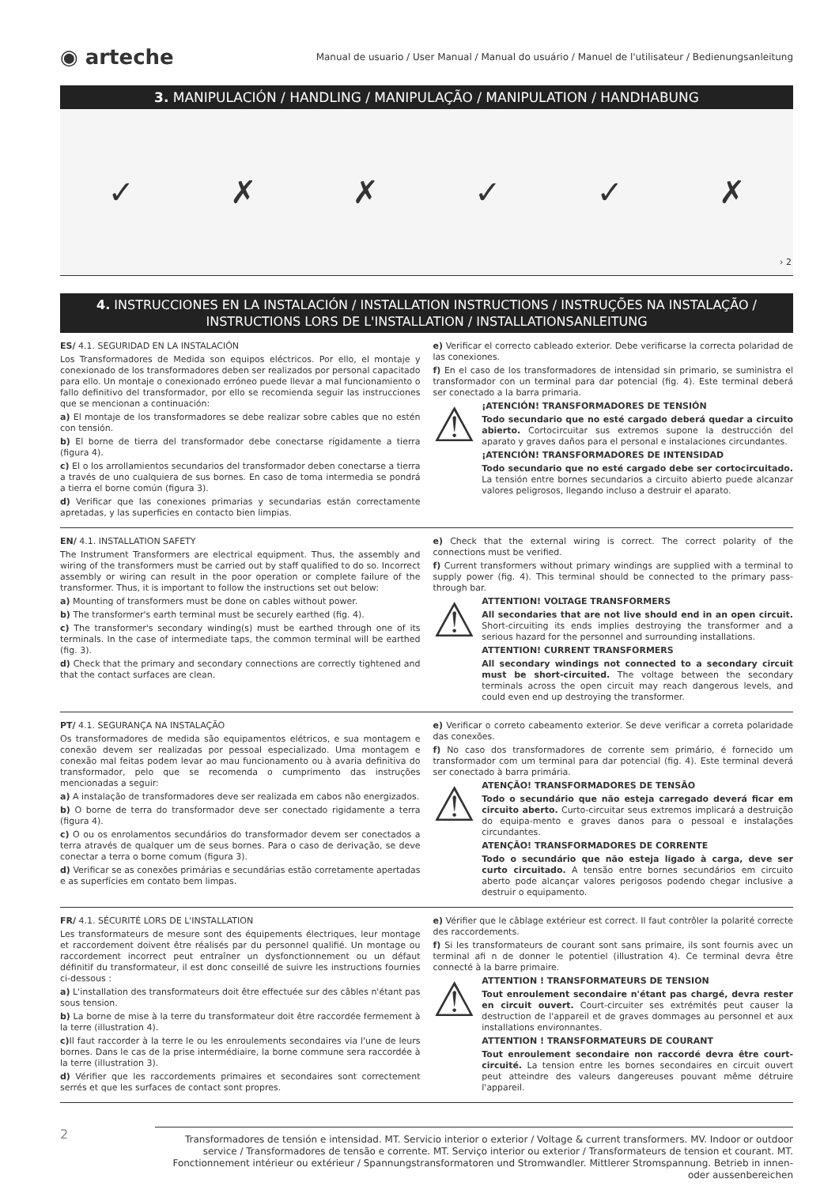◉ arteche
Manual de usuario / User Manual / Manual do usuário / Manuel de l'utilisateur / Bedienungsanleitung
3. MANIPULACIÓN / HANDLING / MANIPULAÇÃO / MANIPULATION / HANDHABUNG
✓ ✗ ✗ ✓ ✓ ✗
› 2
4. INSTRUCCIONES EN LA INSTALACIÓN / INSTALLATION INSTRUCTIONS / INSTRUÇÕES NA INSTALAÇÃO / INSTRUCTIONS LORS DE L'INSTALLATION / INSTALLATIONSANLEITUNG
ES/ 4.1. SEGURIDAD EN LA INSTALACIÓN
Los Transformadores de Medida son equipos eléctricos. Por ello, el montaje y conexionado de los transformadores deben ser realizados por personal capacitado para ello. Un montaje o conexionado erróneo puede llevar a mal funcionamiento o fallo definitivo del transformador, por ello se recomienda seguir las instrucciones que se mencionan a continuación:
a) El montaje de los transformadores se debe realizar sobre cables que no estén con tensión.
b) El borne de tierra del transformador debe conectarse rígidamente a tierra (figura 4).
c) El o los arrollamientos secundarios del transformador deben conectarse a tierra a través de uno cualquiera de sus bornes. En caso de toma intermedia se pondrá a tierra el borne común (figura 3).
d) Verificar que las conexiones primarias y secundarias están correctamente apretadas, y las superficies en contacto bien limpias.
e) Verificar el correcto cableado exterior. Debe verificarse la correcta polaridad de las conexiones.
f) En el caso de los transformadores de intensidad sin primario, se suministra el transformador con un terminal para dar potencial (fig. 4). Este terminal deberá ser conectado a la barra primaria.
⚠
¡ATENCIÓN! TRANSFORMADORES DE TENSIÓN
Todo secundario que no esté cargado deberá quedar a circuito abierto. Cortocircuitar sus extremos supone la destrucción del aparato y graves daños para el personal e instalaciones circundantes.
¡ATENCIÓN! TRANSFORMADORES DE INTENSIDAD
Todo secundario que no esté cargado debe ser cortocircuitado. La tensión entre bornes secundarios a circuito abierto puede alcanzar valores peligrosos, llegando incluso a destruir el aparato.
EN/ 4.1. INSTALLATION SAFETY
The Instrument Transformers are electrical equipment. Thus, the assembly and wiring of the transformers must be carried out by staff qualified to do so. Incorrect assembly or wiring can result in the poor operation or complete failure of the transformer. Thus, it is important to follow the instructions set out below:
a) Mounting of transformers must be done on cables without power.
b) The transformer's earth terminal must be securely earthed (fig. 4).
c) The transformer's secondary winding(s) must be earthed through one of its terminals. In the case of intermediate taps, the common terminal will be earthed (fig. 3).
d) Check that the primary and secondary connections are correctly tightened and that the contact surfaces are clean.
e) Check that the external wiring is correct. The correct polarity of the connections must be verified.
f) Current transformers without primary windings are supplied with a terminal to supply power (fig. 4). This terminal should be connected to the primary pass-through bar.
⚠
ATTENTION! VOLTAGE TRANSFORMERS
All secondaries that are not live should end in an open circuit. Short-circuiting its ends implies destroying the transformer and a serious hazard for the personnel and surrounding installations.
ATTENTION! CURRENT TRANSFORMERS
All secondary windings not connected to a secondary circuit must be short-circuited. The voltage between the secondary terminals across the open circuit may reach dangerous levels, and could even end up destroying the transformer.
PT/ 4.1. SEGURANÇA NA INSTALAÇÃO
Os transformadores de medida são equipamentos elétricos, e sua montagem e conexão devem ser realizadas por pessoal especializado. Uma montagem e conexão mal feitas podem levar ao mau funcionamento ou à avaria definitiva do transformador, pelo que se recomenda o cumprimento das instruções mencionadas a seguir:
a) A instalação de transformadores deve ser realizada em cabos não energizados.
b) O borne de terra do transformador deve ser conectado rigidamente a terra (figura 4).
c) O ou os enrolamentos secundários do transformador devem ser conectados a terra através de qualquer um de seus bornes. Para o caso de derivação, se deve conectar a terra o borne comum (figura 3).
d) Verificar se as conexões primárias e secundárias estão corretamente apertadas e as superfícies em contato bem limpas.
e) Verificar o correto cabeamento exterior. Se deve verificar a correta polaridade das conexões.
f) No caso dos transformadores de corrente sem primário, é fornecido um transformador com um terminal para dar potencial (fig. 4). Este terminal deverá ser conectado à barra primária.
⚠
ATENÇÃO! TRANSFORMADORES DE TENSÃO
Todo o secundário que não esteja carregado deverá ficar em circuito aberto. Curto-circuitar seus extremos implicará a destruição do equipa-mento e graves danos para o pessoal e instalações circundantes.
ATENÇÃO! TRANSFORMADORES DE CORRENTE
Todo o secundário que não esteja ligado à carga, deve ser curto circuitado. A tensão entre bornes secundários em circuito aberto pode alcançar valores perigosos podendo chegar inclusive a destruir o equipamento.
FR/ 4.1. SÉCURITÉ LORS DE L'INSTALLATION
Les transformateurs de mesure sont des équipements électriques, leur montage et raccordement doivent être réalisés par du personnel qualifié. Un montage ou raccordement incorrect peut entraîner un dysfonctionnement ou un défaut définitif du transformateur, il est donc conseillé de suivre les instructions fournies ci-dessous :
a) L'installation des transformateurs doit être effectuée sur des câbles n'étant pas sous tension.
b) La borne de mise à la terre du transformateur doit être raccordée fermement à la terre (illustration 4).
c) Il faut raccorder à la terre le ou les enroulements secondaires via l'une de leurs bornes. Dans le cas de la prise intermédiaire, la borne commune sera raccordée à la terre (illustration 3).
d) Vérifier que les raccordements primaires et secondaires sont correctement serrés et que les surfaces de contact sont propres.
e) Vérifier que le câblage extérieur est correct. Il faut contrôler la polarité correcte des raccordements.
f) Si les transformateurs de courant sont sans primaire, ils sont fournis avec un terminal afi n de donner le potentiel (illustration 4). Ce terminal devra être connecté à la barre primaire.
⚠
ATTENTION ! TRANSFORMATEURS DE TENSION
Tout enroulement secondaire n'étant pas chargé, devra rester en circuit ouvert. Court-circuiter ses extrémités peut causer la destruction de l'appareil et de graves dommages au personnel et aux installations environnantes.
ATTENTION ! TRANSFORMATEURS DE COURANT
Tout enroulement secondaire non raccordé devra être court-circuité. La tension entre les bornes secondaires en circuit ouvert peut atteindre des valeurs dangereuses pouvant même détruire l'appareil.
2
Transformadores de tensión e intensidad. MT. Servicio interior o exterior / Voltage & current transformers. MV. Indoor or outdoor service / Transformadores de tensão e corrente. MT. Serviço interior ou exterior / Transformateurs de tension et courant. MT. Fonctionnement intérieur ou extérieur / Spannungstransformatoren und Stromwandler. Mittlerer Stromspannung. Betrieb in innen- oder aussenbereichen